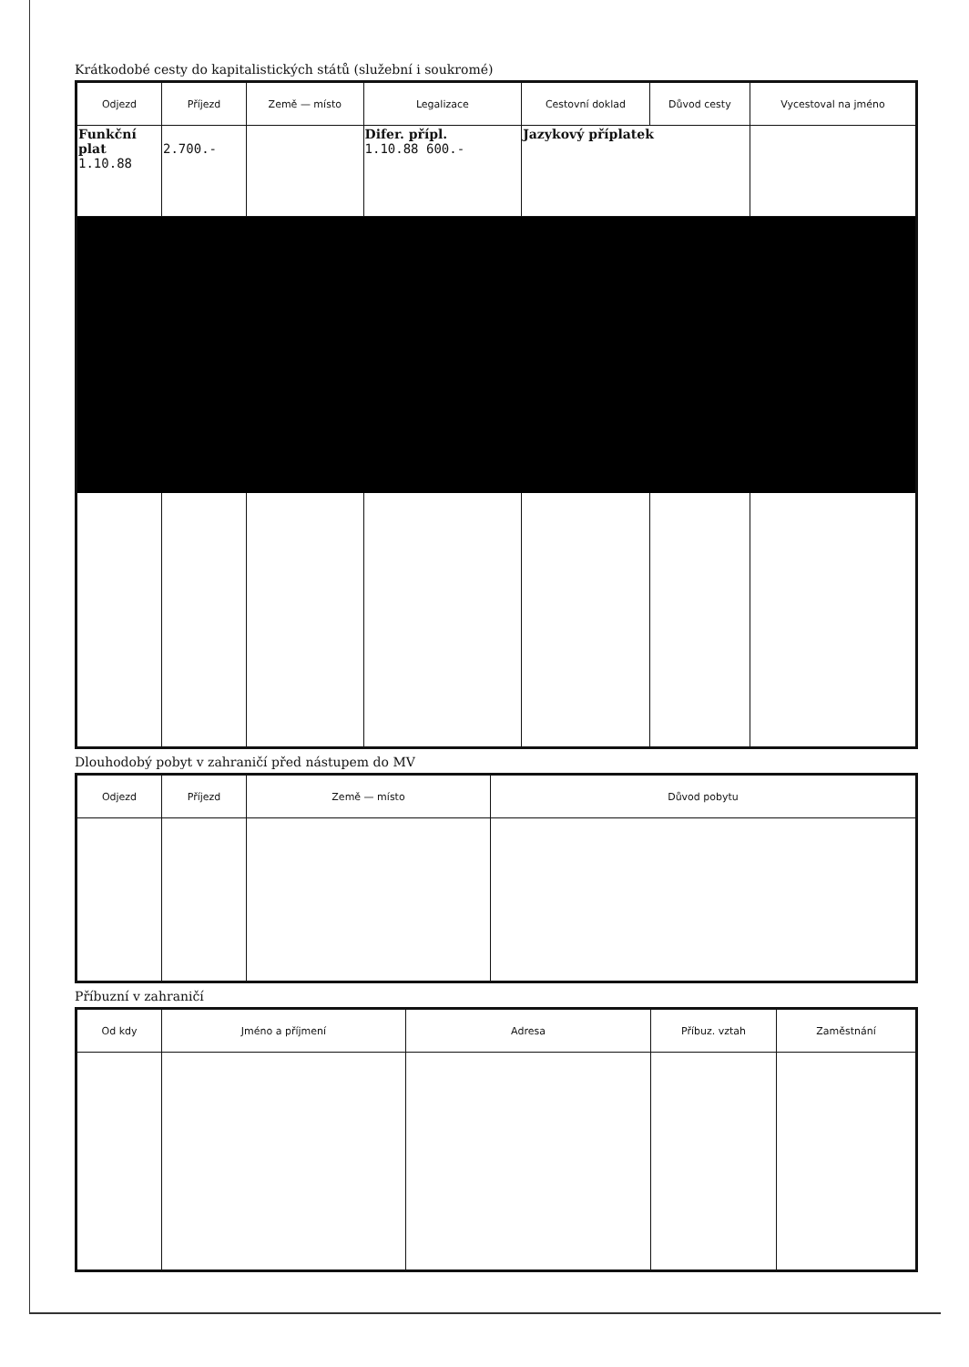Krátkodobé cesty do kapitalistických států (služební i soukromé)
| Odjezd | Příjezd | Země — místo | Legalizace | Cestovní doklad | Důvod cesty | Vycestoval na jméno |
| --- | --- | --- | --- | --- | --- | --- |
| Funkční plat 1.10.88 | 2.700.- | | Difer. přípl. 1.10.88 600.- | Jazykový příplatek | | |
Dlouhodobý pobyt v zahraničí před nástupem do MV
| Odjezd | Příjezd | Země — místo | Důvod pobytu |
| --- | --- | --- | --- |
Příbuzní v zahraničí
| Od kdy | Jméno a příjmení | Adresa | Příbuz. vztah | Zaměstnání |
| --- | --- | --- | --- | --- |